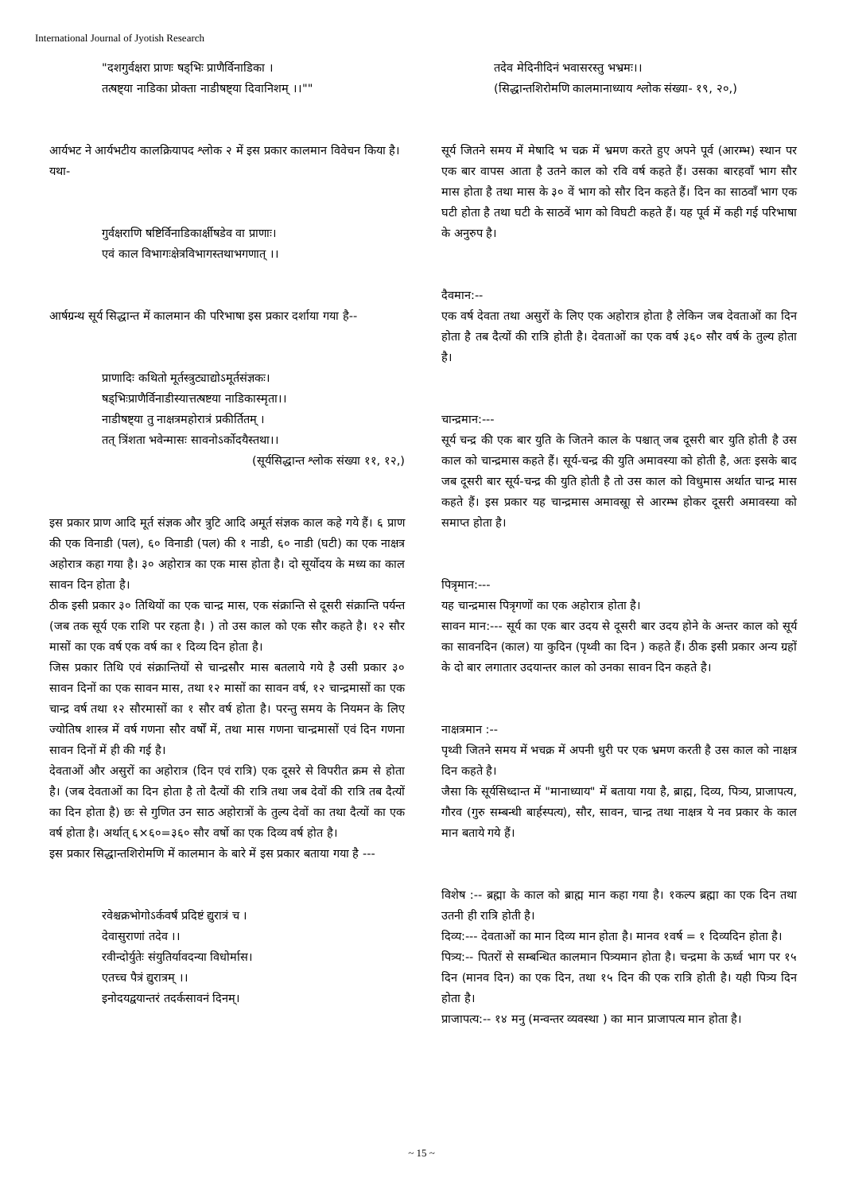International Journal of Jyotish Research
"दशगुर्वक्षरा प्राणः षड्भिः प्राणैर्विनाडिका ।
तत्षष्ट्या नाडिका प्रोक्ता नाडीषष्ट्या दिवानिशम् ।।""
आर्यभट ने आर्यभटीय कालक्रियापद श्लोक २ में इस प्रकार कालमान विवेचन किया है।
यथा-
गुर्वक्षराणि षष्टिर्विनाडिकार्क्षीषडेव वा प्राणाः।
एवं काल विभागःक्षेत्रविभागस्तथाभगणात् ।।
आर्षग्रन्थ सूर्य सिद्धान्त में कालमान की परिभाषा इस प्रकार दर्शाया गया है--
प्राणादिः कथितो मूर्तस्त्रुट्याद्योऽमूर्तसंज्ञकः।
षड्भिःप्राणैर्विनाडीस्यात्तत्षष्टया नाडिकास्मृता।।
नाडीषष्ट्या तु नाक्षत्रमहोरात्रं प्रकीर्तितम् ।
तत् त्रिंशता भवेन्मासः सावनोऽर्कोदयैस्तथा।।
(सूर्यसिद्धान्त श्लोक संख्या ११, १२,)
इस प्रकार प्राण आदि मूर्त संज्ञक और त्रुटि आदि अमूर्त संज्ञक काल कहे गये हैं। ६ प्राण की एक विनाडी (पल), ६० विनाडी (पल) की १ नाडी, ६० नाडी (घटी) का एक नाक्षत्र अहोरात्र कहा गया है। ३० अहोरात्र का एक मास होता है। दो सूर्योदय के मध्य का काल सावन दिन होता है।
ठीक इसी प्रकार ३० तिथियों का एक चान्द्र मास, एक संक्रान्ति से दूसरी संक्रान्ति पर्यन्त (जब तक सूर्य एक राशि पर रहता है। ) तो उस काल को एक सौर कहते है। १२ सौर मासों का एक वर्ष एक वर्ष का १ दिव्य दिन होता है।
जिस प्रकार तिथि एवं संक्रान्तियों से चान्द्रसौर मास बतलाये गये है उसी प्रकार ३० सावन दिनों का एक सावन मास, तथा १२ मासों का सावन वर्ष, १२ चान्द्रमासों का एक चान्द्र वर्ष तथा १२ सौरमासों का १ सौर वर्ष होता है। परन्तु समय के नियमन के लिए ज्योतिष शास्त्र में वर्ष गणना सौर वर्षों में, तथा मास गणना चान्द्रमासों एवं दिन गणना सावन दिनों में ही की गई है।
देवताओं और असुरों का अहोरात्र (दिन एवं रात्रि) एक दूसरे से विपरीत क्रम से होता है। (जब देवताओं का दिन होता है तो दैत्यों की रात्रि तथा जब देवों की रात्रि तब दैत्यों का दिन होता है) छः से गुणित उन साठ अहोरात्रों के तुल्य देवों का तथा दैत्यों का एक वर्ष होता है। अर्थात् ६×६०=३६० सौर वर्षो का एक दिव्य वर्ष होत है।
इस प्रकार सिद्धान्तशिरोमणि में कालमान के बारे में इस प्रकार बताया गया है ---
रवेश्चक्रभोगोऽर्कवर्षं प्रदिष्टं द्युरात्रं च ।
देवासुराणां तदेव ।।
रवीन्दोर्युतेः संयुतिर्यावदन्या विधोर्मास।
एतच्च पैत्रं द्युरात्रम् ।।
इनोदयद्वयान्तरं तदर्कसावनं दिनम्।
तदेव मेदिनीदिनं भवासरस्तु भभ्रमः।।
(सिद्धान्तशिरोमणि कालमानाध्याय श्लोक संख्या- १९, २०,)
सूर्य जितने समय में मेषादि भ चक्र में भ्रमण करते हुए अपने पूर्व (आरम्भ) स्थान पर एक बार वापस आता है उतने काल को रवि वर्ष कहते हैं। उसका बारहवाँ भाग सौर मास होता है तथा मास के ३० वें भाग को सौर दिन कहते हैं। दिन का साठवाँ भाग एक घटी होता है तथा घटी के साठवें भाग को विघटी कहते हैं। यह पूर्व में कही गई परिभाषा के अनुरुप है।
दैवमान:--
एक वर्ष देवता तथा असुरों के लिए एक अहोरात्र होता है लेकिन जब देवताओं का दिन होता है तब दैत्यों की रात्रि होती है। देवताओं का एक वर्ष ३६० सौर वर्ष के तुल्य होता है।
चान्द्रमान:---
सूर्य चन्द्र की एक बार युति के जितने काल के पश्चात् जब दूसरी बार युति होती है उस काल को चान्द्रमास कहते हैं। सूर्य-चन्द्र की युति अमावस्या को होती है, अतः इसके बाद जब दूसरी बार सूर्य-चन्द्र की युति होती है तो उस काल को विधुमास अर्थात चान्द्र मास कहते हैं। इस प्रकार यह चान्द्रमास अमावस्रूा से आरम्भ होकर दूसरी अमावस्या को समाप्त होता है।
पित्रृमान:---
यह चान्द्रमास पित्रृगणों का एक अहोरात्र होता है।
सावन मान:--- सूर्य का एक बार उदय से दूसरी बार उदय होने के अन्तर काल को सूर्य का सावनदिन (काल) या कुदिन (पृथ्वी का दिन ) कहते हैं। ठीक इसी प्रकार अन्य ग्रहों के दो बार लगातार उदयान्तर काल को उनका सावन दिन कहते है।
नाक्षत्रमान :--
पृथ्वी जितने समय में भचक्र में अपनी धुरी पर एक भ्रमण करती है उस काल को नाक्षत्र दिन कहते है।
जैसा कि सूर्यसिध्दान्त में "मानाध्याय" में बताया गया है, ब्राह्म, दिव्य, पित्र्य, प्राजापत्य, गौरव (गुरु सम्बन्धी बार्हस्पत्य), सौर, सावन, चान्द्र तथा नाक्षत्र ये नव प्रकार के काल मान बताये गये हैं।
विशेष :-- ब्रह्मा के काल को ब्राह्म मान कहा गया है। १कल्प ब्रह्मा का एक दिन तथा उतनी ही रात्रि होती है।
दिव्य:--- देवताओं का मान दिव्य मान होता है। मानव १वर्ष = १ दिव्यदिन होता है।
पित्र्य:-- पितरों से सम्बन्धित कालमान पित्र्यमान होता है। चन्द्रमा के ऊर्ध्व भाग पर १५ दिन (मानव दिन) का एक दिन, तथा १५ दिन की एक रात्रि होती है। यही पित्र्य दिन होता है।
प्राजापत्य:-- १४ मनु (मन्वन्तर व्यवस्था ) का मान प्राजापत्य मान होता है।
~ 15 ~